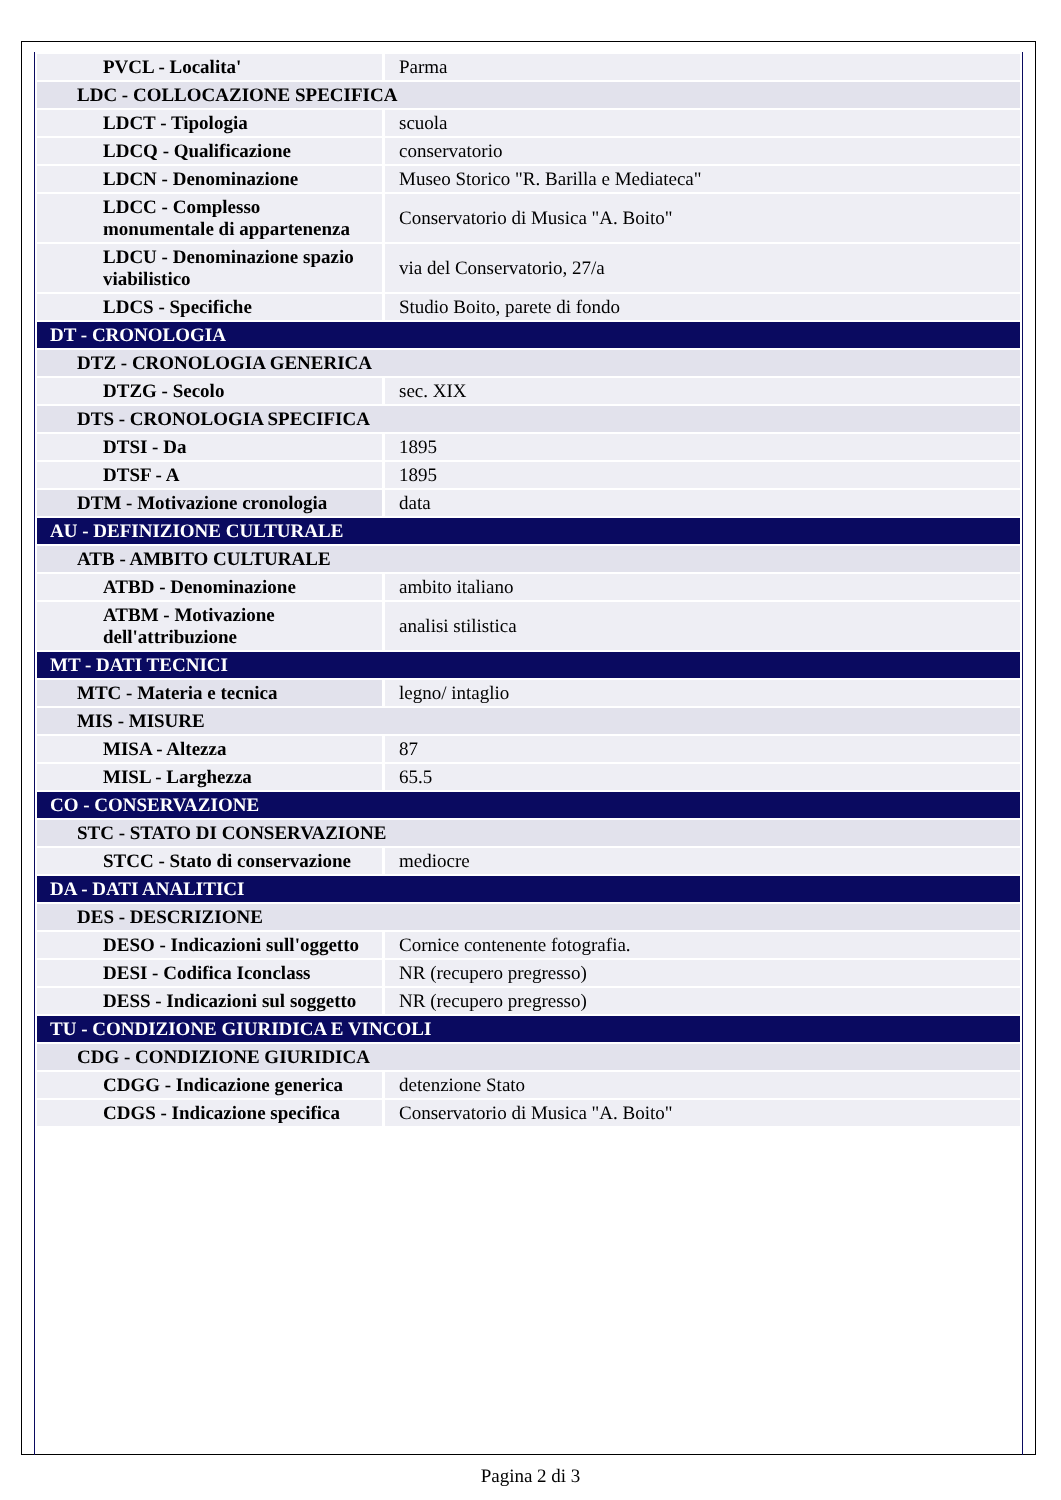| PVCL - Localita' | Parma |
| LDC - COLLOCAZIONE SPECIFICA | |
| LDCT - Tipologia | scuola |
| LDCQ - Qualificazione | conservatorio |
| LDCN - Denominazione | Museo Storico "R. Barilla e Mediateca" |
| LDCC - Complesso monumentale di appartenenza | Conservatorio di Musica "A. Boito" |
| LDCU - Denominazione spazio viabilistico | via del Conservatorio, 27/a |
| LDCS - Specifiche | Studio Boito, parete di fondo |
| DT - CRONOLOGIA | |
| DTZ - CRONOLOGIA GENERICA | |
| DTZG - Secolo | sec. XIX |
| DTS - CRONOLOGIA SPECIFICA | |
| DTSI - Da | 1895 |
| DTSF - A | 1895 |
| DTM - Motivazione cronologia | data |
| AU - DEFINIZIONE CULTURALE | |
| ATB - AMBITO CULTURALE | |
| ATBD - Denominazione | ambito italiano |
| ATBM - Motivazione dell'attribuzione | analisi stilistica |
| MT - DATI TECNICI | |
| MTC - Materia e tecnica | legno/ intaglio |
| MIS - MISURE | |
| MISA - Altezza | 87 |
| MISL - Larghezza | 65.5 |
| CO - CONSERVAZIONE | |
| STC - STATO DI CONSERVAZIONE | |
| STCC - Stato di conservazione | mediocre |
| DA - DATI ANALITICI | |
| DES - DESCRIZIONE | |
| DESO - Indicazioni sull'oggetto | Cornice contenente fotografia. |
| DESI - Codifica Iconclass | NR (recupero pregresso) |
| DESS - Indicazioni sul soggetto | NR (recupero pregresso) |
| TU - CONDIZIONE GIURIDICA E VINCOLI | |
| CDG - CONDIZIONE GIURIDICA | |
| CDGG - Indicazione generica | detenzione Stato |
| CDGS - Indicazione specifica | Conservatorio di Musica "A. Boito" |
Pagina 2 di 3